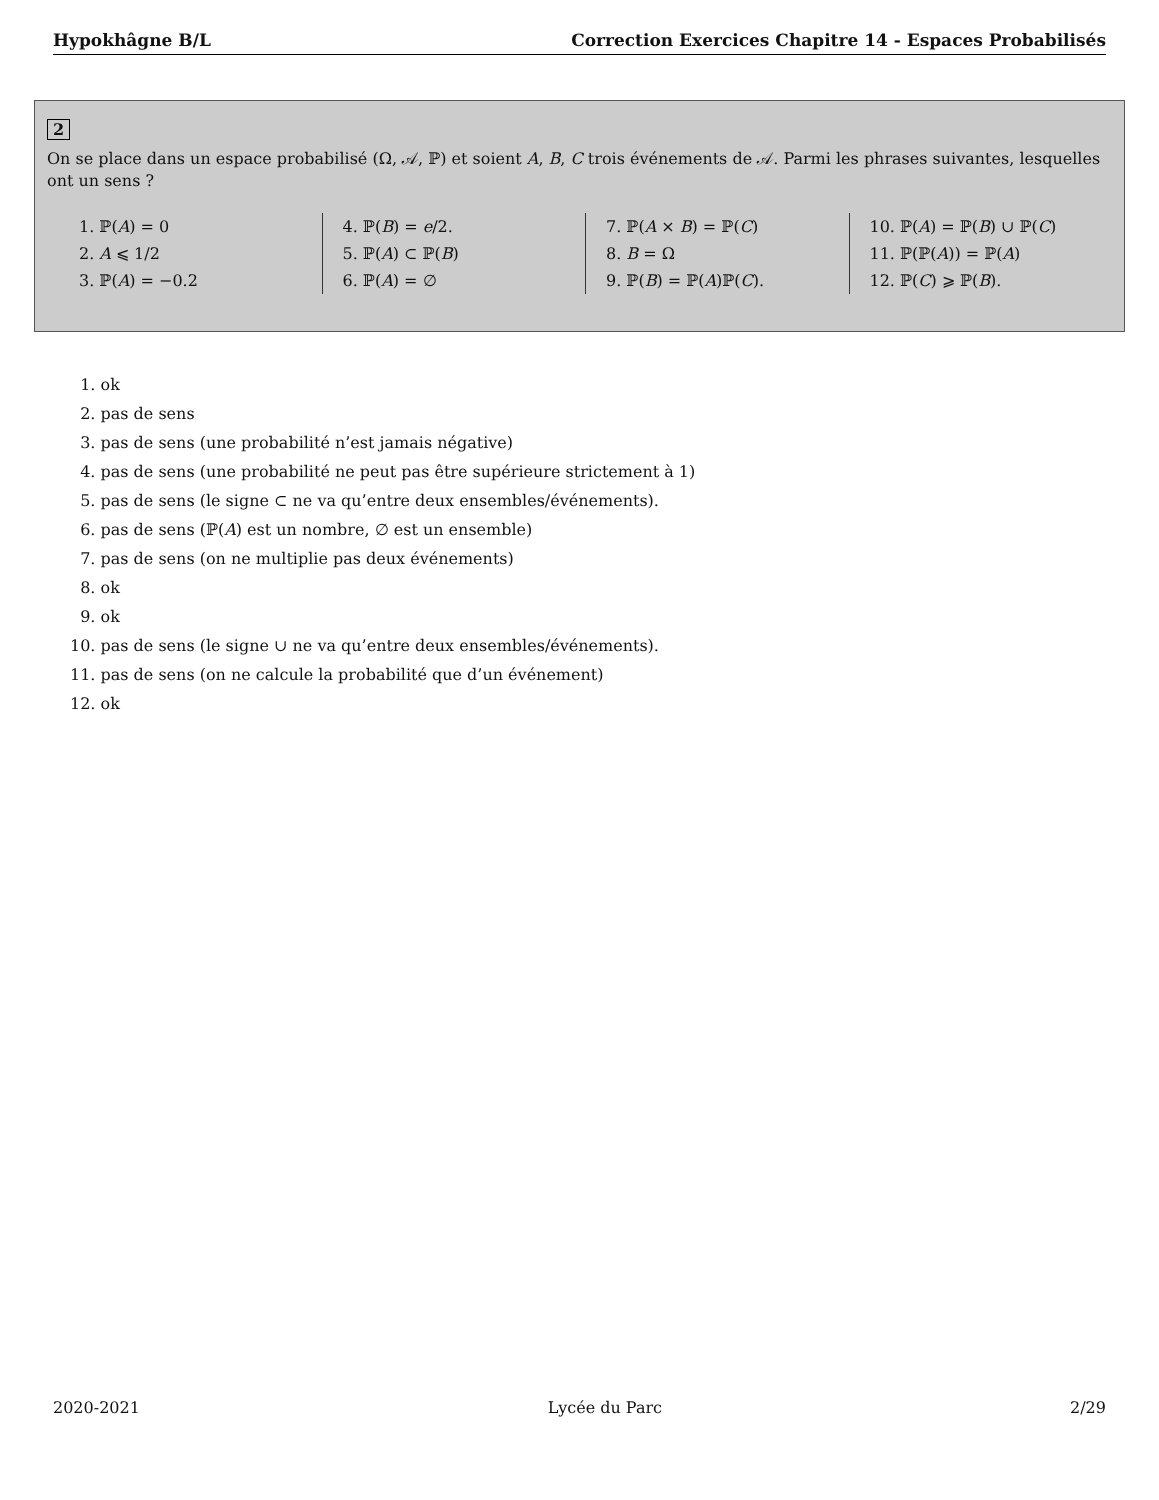Hypokhâgne B/L Correction Exercices Chapitre 14 - Espaces Probabilisés
2
On se place dans un espace probabilisé (Ω, 𝒜, ℙ) et soient A, B, C trois événements de 𝒜. Parmi les phrases suivantes, lesquelles ont un sens ?
1. ℙ(A) = 0
2. A ⩽ 1/2
3. ℙ(A) = −0.2
4. ℙ(B) = e/2.
5. ℙ(A) ⊂ ℙ(B)
6. ℙ(A) = ∅
7. ℙ(A × B) = ℙ(C)
8. B = Ω
9. ℙ(B) = ℙ(A)ℙ(C).
10. ℙ(A) = ℙ(B) ∪ ℙ(C)
11. ℙ(ℙ(A)) = ℙ(A)
12. ℙ(C) ⩾ ℙ(B).
1. ok
2. pas de sens
3. pas de sens (une probabilité n’est jamais négative)
4. pas de sens (une probabilité ne peut pas être supérieure strictement à 1)
5. pas de sens (le signe ⊂ ne va qu’entre deux ensembles/événements).
6. pas de sens (ℙ(A) est un nombre, ∅ est un ensemble)
7. pas de sens (on ne multiplie pas deux événements)
8. ok
9. ok
10. pas de sens (le signe ∪ ne va qu’entre deux ensembles/événements).
11. pas de sens (on ne calcule la probabilité que d’un événement)
12. ok
2020-2021 Lycée du Parc 2/29